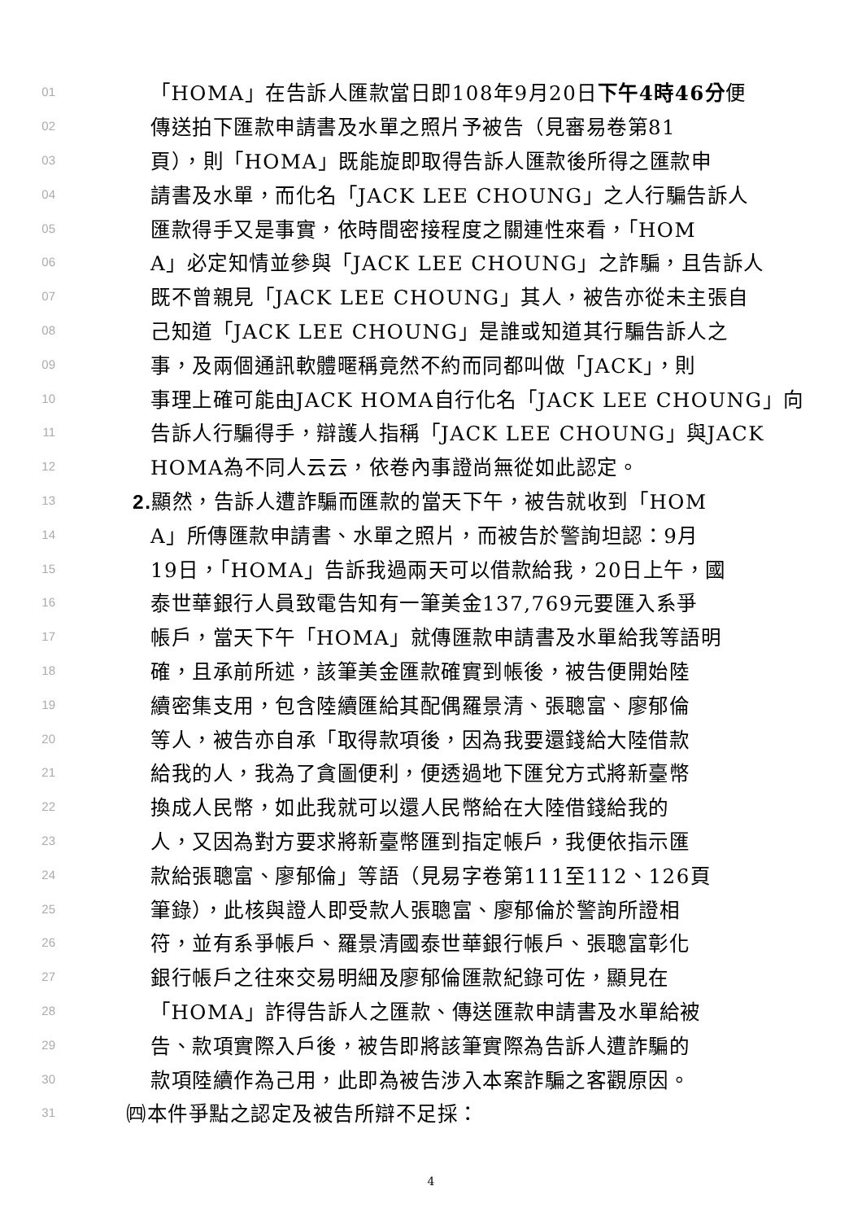01 「HOMA」在告訴人匯款當日即108年9月20日下午4時46分便
02 傳送拍下匯款申請書及水單之照片予被告（見審易卷第81
03 頁），則「HOMA」既能旋即取得告訴人匯款後所得之匯款申
04 請書及水單，而化名「JACK LEE CHOUNG」之人行騙告訴人
05 匯款得手又是事實，依時間密接程度之關連性來看，「HOM
06 A」必定知情並參與「JACK LEE CHOUNG」之詐騙，且告訴人
07 既不曾親見「JACK LEE CHOUNG」其人，被告亦從未主張自
08 己知道「JACK LEE CHOUNG」是誰或知道其行騙告訴人之
09 事，及兩個通訊軟體暱稱竟然不約而同都叫做「JACK」，則
10 事理上確可能由JACK HOMA自行化名「JACK LEE CHOUNG」向
11 告訴人行騙得手，辯護人指稱「JACK LEE CHOUNG」與JACK
12 HOMA為不同人云云，依卷內事證尚無從如此認定。
13 2. 顯然，告訴人遭詐騙而匯款的當天下午，被告就收到「HOM
14 A」所傳匯款申請書、水單之照片，而被告於警詢坦認：9月
15 19日，「HOMA」告訴我過兩天可以借款給我，20日上午，國
16 泰世華銀行人員致電告知有一筆美金137,769元要匯入系爭
17 帳戶，當天下午「HOMA」就傳匯款申請書及水單給我等語明
18 確，且承前所述，該筆美金匯款確實到帳後，被告便開始陸
19 續密集支用，包含陸續匯給其配偶羅景清、張聰富、廖郁倫
20 等人，被告亦自承「取得款項後，因為我要還錢給大陸借款
21 給我的人，我為了貪圖便利，便透過地下匯兌方式將新臺幣
22 換成人民幣，如此我就可以還人民幣給在大陸借錢給我的
23 人，又因為對方要求將新臺幣匯到指定帳戶，我便依指示匯
24 款給張聰富、廖郁倫」等語（見易字卷第111至112、126頁
25 筆錄），此核與證人即受款人張聰富、廖郁倫於警詢所證相
26 符，並有系爭帳戶、羅景清國泰世華銀行帳戶、張聰富彰化
27 銀行帳戶之往來交易明細及廖郁倫匯款紀錄可佐，顯見在
28 「HOMA」詐得告訴人之匯款、傳送匯款申請書及水單給被
29 告、款項實際入戶後，被告即將該筆實際為告訴人遭詐騙的
30 款項陸續作為己用，此即為被告涉入本案詐騙之客觀原因。
31 ㈣本件爭點之認定及被告所辯不足採：
4